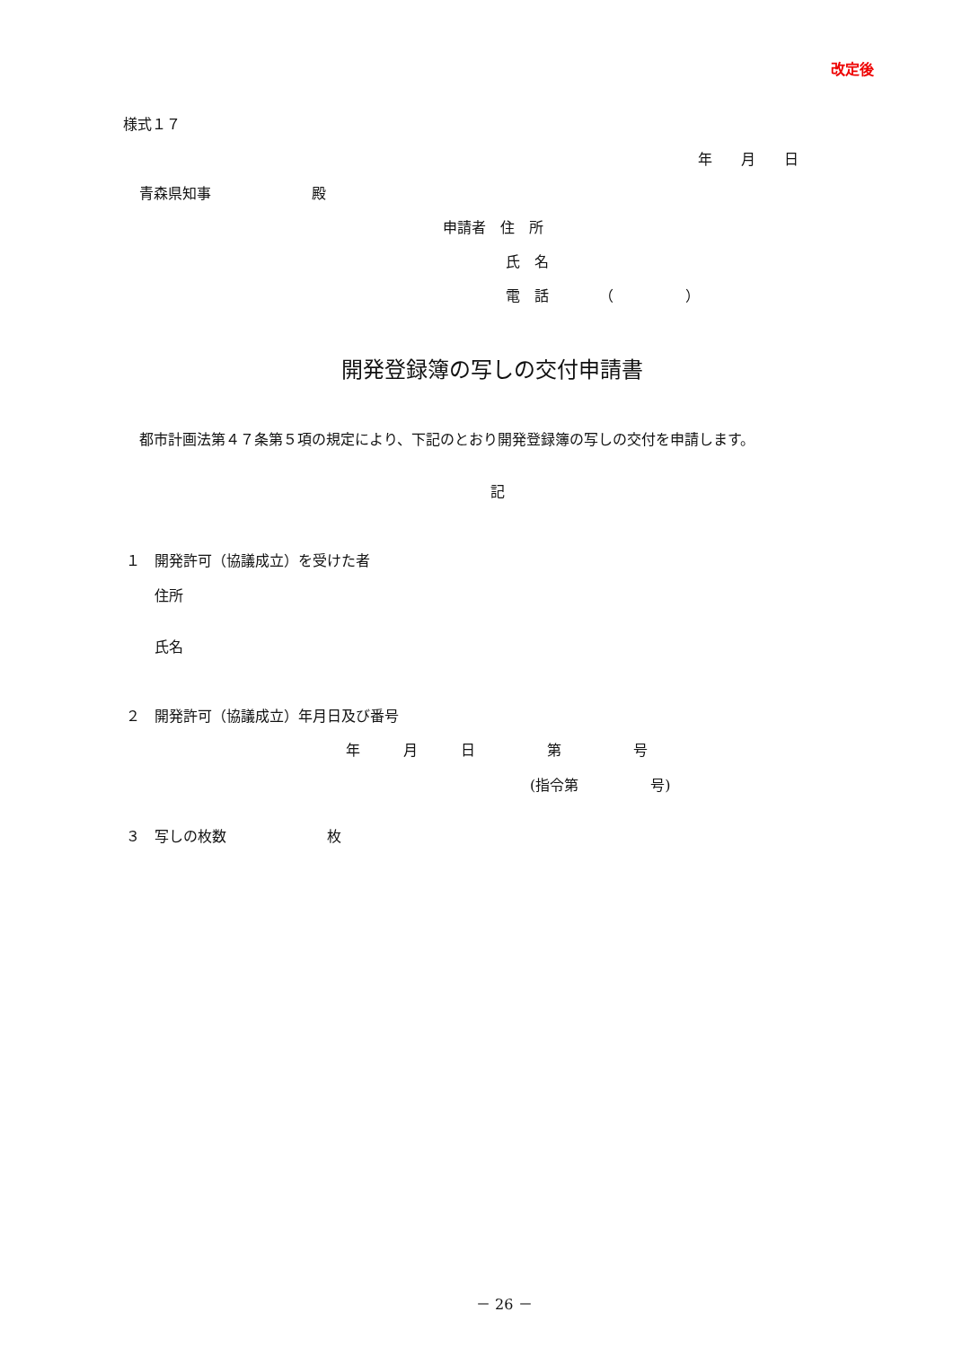改定後
様式１７
年　　月　　日
青森県知事　　　　　　　殿
申請者　住　所
氏　名
電　話　　　　（　　　　　）
開発登録簿の写しの交付申請書
都市計画法第４７条第５項の規定により、下記のとおり開発登録簿の写しの交付を申請します。
記
１　開発許可（協議成立）を受けた者
住所
氏名
２　開発許可（協議成立）年月日及び番号
年　　　月　　　日　　　　　第　　　　　号
(指令第　　　　　号)
３　写しの枚数　　　　　　　枚
－ 26 －